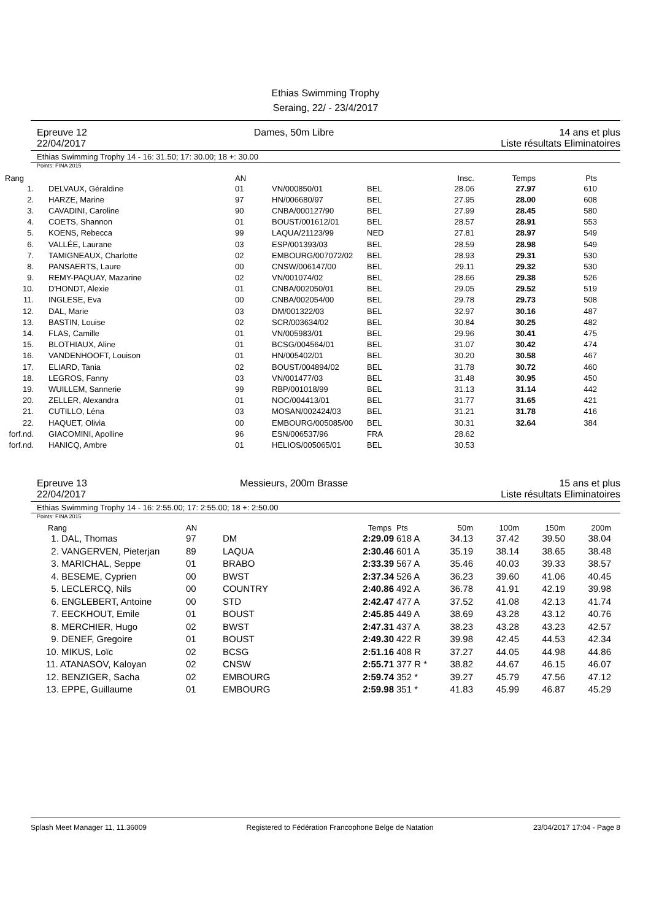Ethias Swimming Trophy
Seraing, 22/ - 23/4/2017
Epreuve 12
22/04/2017
Dames, 50m Libre 14 ans et plus
Liste résultats Eliminatoires
Ethias Swimming Trophy 14 - 16: 31.50; 17: 30.00; 18 +: 30.00
Points: FINA 2015
| Rang | | AN | | | Insc. | Temps | Pts |
| --- | --- | --- | --- | --- | --- | --- | --- |
| 1. | DELVAUX, Géraldine | 01 | VN/000850/01 | BEL | 28.06 | 27.97 | 610 |
| 2. | HARZE, Marine | 97 | HN/006680/97 | BEL | 27.95 | 28.00 | 608 |
| 3. | CAVADINI, Caroline | 90 | CNBA/000127/90 | BEL | 27.99 | 28.45 | 580 |
| 4. | COETS, Shannon | 01 | BOUST/001612/01 | BEL | 28.57 | 28.91 | 553 |
| 5. | KOENS, Rebecca | 99 | LAQUA/21123/99 | NED | 27.81 | 28.97 | 549 |
| 6. | VALLÉE, Laurane | 03 | ESP/001393/03 | BEL | 28.59 | 28.98 | 549 |
| 7. | TAMIGNEAUX, Charlotte | 02 | EMBOURG/007072/02 | BEL | 28.93 | 29.31 | 530 |
| 8. | PANSAERTS, Laure | 00 | CNSW/006147/00 | BEL | 29.11 | 29.32 | 530 |
| 9. | REMY-PAQUAY, Mazarine | 02 | VN/001074/02 | BEL | 28.66 | 29.38 | 526 |
| 10. | D'HONDT, Alexie | 01 | CNBA/002050/01 | BEL | 29.05 | 29.52 | 519 |
| 11. | INGLESE, Eva | 00 | CNBA/002054/00 | BEL | 29.78 | 29.73 | 508 |
| 12. | DAL, Marie | 03 | DM/001322/03 | BEL | 32.97 | 30.16 | 487 |
| 13. | BASTIN, Louise | 02 | SCR/003634/02 | BEL | 30.84 | 30.25 | 482 |
| 14. | FLAS, Camille | 01 | VN/005983/01 | BEL | 29.96 | 30.41 | 475 |
| 15. | BLOTHIAUX, Aline | 01 | BCSG/004564/01 | BEL | 31.07 | 30.42 | 474 |
| 16. | VANDENHOOFT, Louison | 01 | HN/005402/01 | BEL | 30.20 | 30.58 | 467 |
| 17. | ELIARD, Tania | 02 | BOUST/004894/02 | BEL | 31.78 | 30.72 | 460 |
| 18. | LEGROS, Fanny | 03 | VN/001477/03 | BEL | 31.48 | 30.95 | 450 |
| 19. | WUILLEM, Sannerie | 99 | RBP/001018/99 | BEL | 31.13 | 31.14 | 442 |
| 20. | ZELLER, Alexandra | 01 | NOC/004413/01 | BEL | 31.77 | 31.65 | 421 |
| 21. | CUTILLO, Léna | 03 | MOSAN/002424/03 | BEL | 31.21 | 31.78 | 416 |
| 22. | HAQUET, Olivia | 00 | EMBOURG/005085/00 | BEL | 30.31 | 32.64 | 384 |
| forf.nd. | GIACOMINI, Apolline | 96 | ESN/006537/96 | FRA | 28.62 | | |
| forf.nd. | HANICQ, Ambre | 01 | HELIOS/005065/01 | BEL | 30.53 | | |
Epreuve 13
22/04/2017
Messieurs, 200m Brasse 15 ans et plus
Liste résultats Eliminatoires
Ethias Swimming Trophy 14 - 16: 2:55.00; 17: 2:55.00; 18 +: 2:50.00
Points: FINA 2015
| Rang | AN | | Temps | Pts | 50m | 100m | 150m | 200m |
| --- | --- | --- | --- | --- | --- | --- | --- | --- |
| 1. DAL, Thomas | 97 | DM | 2:29.09 | 618 A | 34.13 | 37.42 | 39.50 | 38.04 |
| 2. VANGERVEN, Pieterjan | 89 | LAQUA | 2:30.46 | 601 A | 35.19 | 38.14 | 38.65 | 38.48 |
| 3. MARICHAL, Seppe | 01 | BRABO | 2:33.39 | 567 A | 35.46 | 40.03 | 39.33 | 38.57 |
| 4. BESEME, Cyprien | 00 | BWST | 2:37.34 | 526 A | 36.23 | 39.60 | 41.06 | 40.45 |
| 5. LECLERCQ, Nils | 00 | COUNTRY | 2:40.86 | 492 A | 36.78 | 41.91 | 42.19 | 39.98 |
| 6. ENGLEBERT, Antoine | 00 | STD | 2:42.47 | 477 A | 37.52 | 41.08 | 42.13 | 41.74 |
| 7. EECKHOUT, Emile | 01 | BOUST | 2:45.85 | 449 A | 38.69 | 43.28 | 43.12 | 40.76 |
| 8. MERCHIER, Hugo | 02 | BWST | 2:47.31 | 437 A | 38.23 | 43.28 | 43.23 | 42.57 |
| 9. DENEF, Gregoire | 01 | BOUST | 2:49.30 | 422 R | 39.98 | 42.45 | 44.53 | 42.34 |
| 10. MIKUS, Loïc | 02 | BCSG | 2:51.16 | 408 R | 37.27 | 44.05 | 44.98 | 44.86 |
| 11. ATANASOV, Kaloyan | 02 | CNSW | 2:55.71 | 377 R * | 38.82 | 44.67 | 46.15 | 46.07 |
| 12. BENZIGER, Sacha | 02 | EMBOURG | 2:59.74 | 352 * | 39.27 | 45.79 | 47.56 | 47.12 |
| 13. EPPE, Guillaume | 01 | EMBOURG | 2:59.98 | 351 * | 41.83 | 45.99 | 46.87 | 45.29 |
Splash Meet Manager 11, 11.36009 Registered to Fédération Francophone Belge de Natation 23/04/2017 17:04 - Page 8